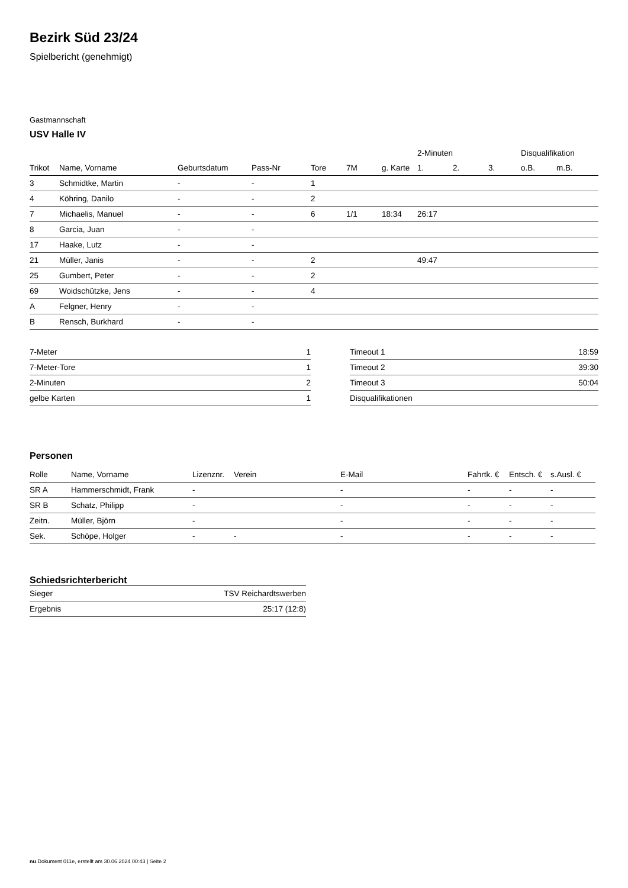Bezirk Süd 23/24
Spielbericht (genehmigt)
Gastmannschaft
USV Halle IV
| | | | | | | | 2-Minuten | | | Disqualifikation | |
| --- | --- | --- | --- | --- | --- | --- | --- | --- | --- | --- | --- |
| Trikot | Name, Vorname | Geburtsdatum | Pass-Nr | Tore | 7M | g. Karte | 1. | 2. | 3. | o.B. | m.B. |
| 3 | Schmidtke, Martin | - | - | 1 | | | | | | | |
| 4 | Köhring, Danilo | - | - | 2 | | | | | | | |
| 7 | Michaelis, Manuel | - | - | 6 | 1/1 | 18:34 | 26:17 | | | | |
| 8 | Garcia, Juan | - | - | | | | | | | | |
| 17 | Haake, Lutz | - | - | | | | | | | | |
| 21 | Müller, Janis | - | - | 2 | | | 49:47 | | | | |
| 25 | Gumbert, Peter | - | - | 2 | | | | | | | |
| 69 | Woidschützke, Jens | - | - | 4 | | | | | | | |
| A | Felgner, Henry | - | - | | | | | | | | |
| B | Rensch, Burkhard | - | - | | | | | | | | |
| 7-Meter | 1 |
| 7-Meter-Tore | 1 |
| 2-Minuten | 2 |
| gelbe Karten | 1 |
| Timeout 1 | 18:59 |
| Timeout 2 | 39:30 |
| Timeout 3 | 50:04 |
| Disqualifikationen | |
Personen
| Rolle | Name, Vorname | Lizenznr. | Verein | E-Mail | Fahrtk. € | Entsch. € | s.Ausl. € |
| --- | --- | --- | --- | --- | --- | --- | --- |
| SR A | Hammerschmidt, Frank | - | | - | - | - | - |
| SR B | Schatz, Philipp | - | | - | - | - | - |
| Zeitn. | Müller, Björn | - | | - | - | - | - |
| Sek. | Schöpe, Holger | - | - | - | - | - | - |
Schiedsrichterbericht
| Sieger | TSV Reichardtswerben |
| Ergebnis | 25:17 (12:8) |
nu.Dokument 011e, erstellt am 30.06.2024 00:43 | Seite 2